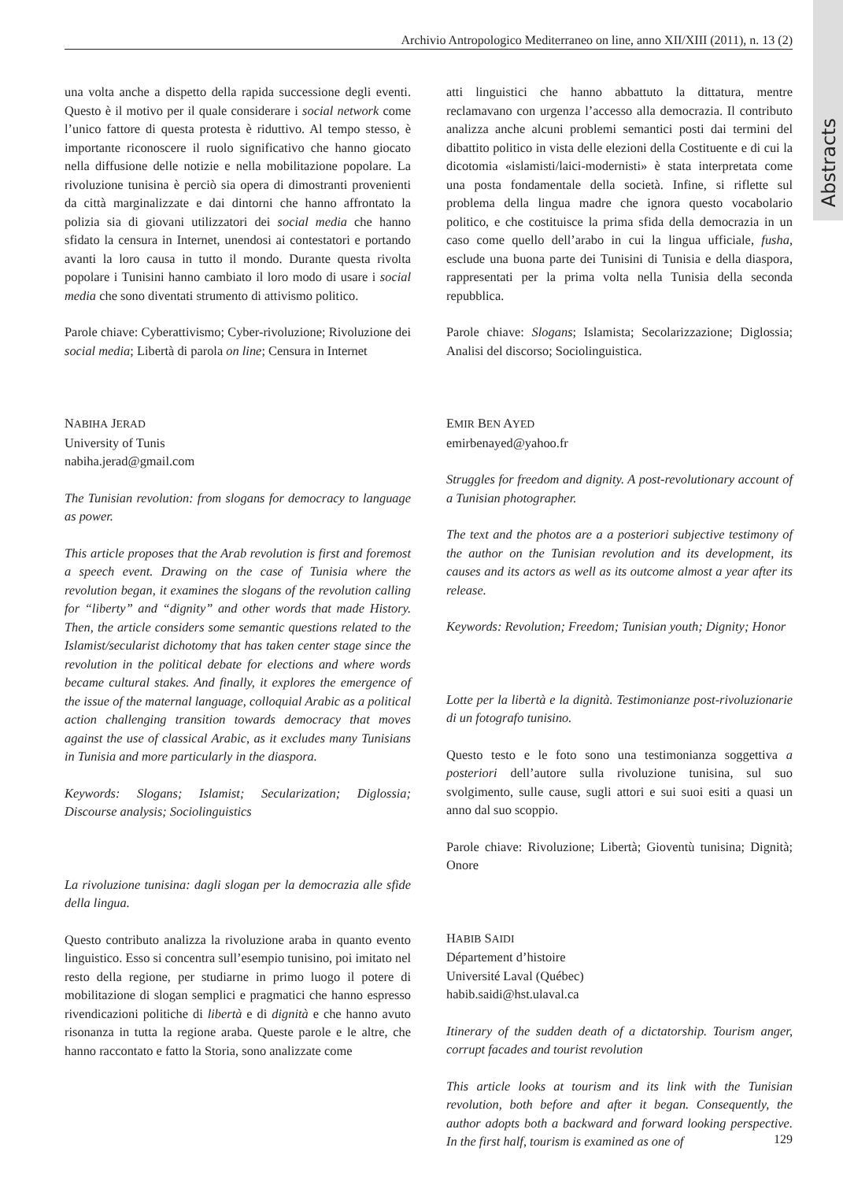Abstracts
Archivio Antropologico Mediterraneo on line, anno XII/XIII (2011), n. 13 (2)
una volta anche a dispetto della rapida successione degli eventi. Questo è il motivo per il quale considerare i social network come l’unico fattore di questa protesta è riduttivo. Al tempo stesso, è importante riconoscere il ruolo significativo che hanno giocato nella diffusione delle notizie e nella mobilitazione popolare. La rivoluzione tunisina è perciò sia opera di dimostranti provenienti da città marginalizzate e dai dintorni che hanno affrontato la polizia sia di giovani utilizzatori dei social media che hanno sfidato la censura in Internet, unendosi ai contestatori e portando avanti la loro causa in tutto il mondo. Durante questa rivolta popolare i Tunisini hanno cambiato il loro modo di usare i social media che sono diventati strumento di attivismo politico.
Parole chiave: Cyberattivismo; Cyber-rivoluzione; Rivoluzione dei social media; Libertà di parola on line; Censura in Internet
NABIHA JERAD
University of Tunis
nabiha.jerad@gmail.com
The Tunisian revolution: from slogans for democracy to language as power.
This article proposes that the Arab revolution is first and foremost a speech event. Drawing on the case of Tunisia where the revolution began, it examines the slogans of the revolution calling for “liberty” and “dignity” and other words that made History. Then, the article considers some semantic questions related to the Islamist/secularist dichotomy that has taken center stage since the revolution in the political debate for elections and where words became cultural stakes. And finally, it explores the emergence of the issue of the maternal language, colloquial Arabic as a political action challenging transition towards democracy that moves against the use of classical Arabic, as it excludes many Tunisians in Tunisia and more particularly in the diaspora.
Keywords: Slogans; Islamist; Secularization; Diglossia; Discourse analysis; Sociolinguistics
La rivoluzione tunisina: dagli slogan per la democrazia alle sfide della lingua.
Questo contributo analizza la rivoluzione araba in quanto evento linguistico. Esso si concentra sull’esempio tunisino, poi imitato nel resto della regione, per studiarne in primo luogo il potere di mobilitazione di slogan semplici e pragmatici che hanno espresso rivendicazioni politiche di libertà e di dignità e che hanno avuto risonanza in tutta la regione araba. Queste parole e le altre, che hanno raccontato e fatto la Storia, sono analizzate come
atti linguistici che hanno abbattuto la dittatura, mentre reclamavano con urgenza l’accesso alla democrazia. Il contributo analizza anche alcuni problemi semantici posti dai termini del dibattito politico in vista delle elezioni della Costituente e di cui la dicotomia «islamisti/laici-modernisti» è stata interpretata come una posta fondamentale della società. Infine, si riflette sul problema della lingua madre che ignora questo vocabolario politico, e che costituisce la prima sfida della democrazia in un caso come quello dell’arabo in cui la lingua ufficiale, fusha, esclude una buona parte dei Tunisini di Tunisia e della diaspora, rappresentati per la prima volta nella Tunisia della seconda repubblica.
Parole chiave: Slogans; Islamista; Secolarizzazione; Diglossia; Analisi del discorso; Sociolinguistica.
EMIR BEN AYED
emirbenayed@yahoo.fr
Struggles for freedom and dignity. A post-revolutionary account of a Tunisian photographer.
The text and the photos are a a posteriori subjective testimony of the author on the Tunisian revolution and its development, its causes and its actors as well as its outcome almost a year after its release.
Keywords: Revolution; Freedom; Tunisian youth; Dignity; Honor
Lotte per la libertà e la dignità. Testimonianze post-rivoluzionarie di un fotografo tunisino.
Questo testo e le foto sono una testimonianza soggettiva a posteriori dell’autore sulla rivoluzione tunisina, sul suo svolgimento, sulle cause, sugli attori e sui suoi esiti a quasi un anno dal suo scoppio.
Parole chiave: Rivoluzione; Libertà; Gioventù tunisina; Dignità; Onore
HABIB SAIDI
Département d’histoire
Université Laval (Québec)
habib.saidi@hst.ulaval.ca
Itinerary of the sudden death of a dictatorship. Tourism anger, corrupt facades and tourist revolution
This article looks at tourism and its link with the Tunisian revolution, both before and after it began. Consequently, the author adopts both a backward and forward looking perspective. In the first half, tourism is examined as one of
129